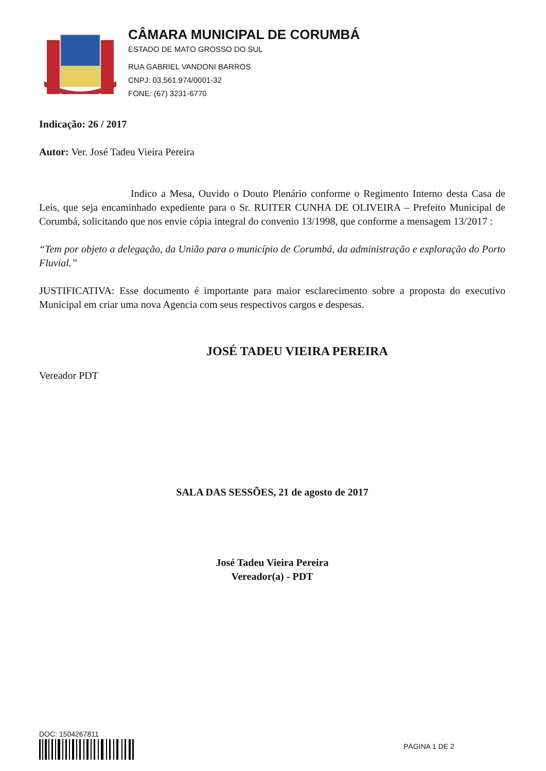CÂMARA MUNICIPAL DE CORUMBÁ
ESTADO DE MATO GROSSO DO SUL
RUA GABRIEL VANDONI BARROS
CNPJ: 03.561.974/0001-32
FONE: (67) 3231-6770
Indicação: 26 / 2017
Autor: Ver. José Tadeu Vieira Pereira
Indico a Mesa, Ouvido o Douto Plenário conforme o Regimento Interno desta Casa de Leis, que seja encaminhado expediente para o Sr. RUITER CUNHA DE OLIVEIRA – Prefeito Municipal de Corumbá, solicitando que nos envie cópia integral do convenio 13/1998, que conforme a mensagem 13/2017 :
“Tem por objeto a delegação, da União para o município de Corumbá, da administração e exploração do Porto Fluvial.”
JUSTIFICATIVA: Esse documento é importante para maior esclarecimento sobre a proposta do executivo Municipal em criar uma nova Agencia com seus respectivos cargos e despesas.
JOSÉ TADEU VIEIRA PEREIRA
Vereador PDT
SALA DAS SESSÕES, 21 de agosto de 2017
José Tadeu Vieira Pereira
Vereador(a) - PDT
DOC: 1504267811
PÁGINA 1 DE 2